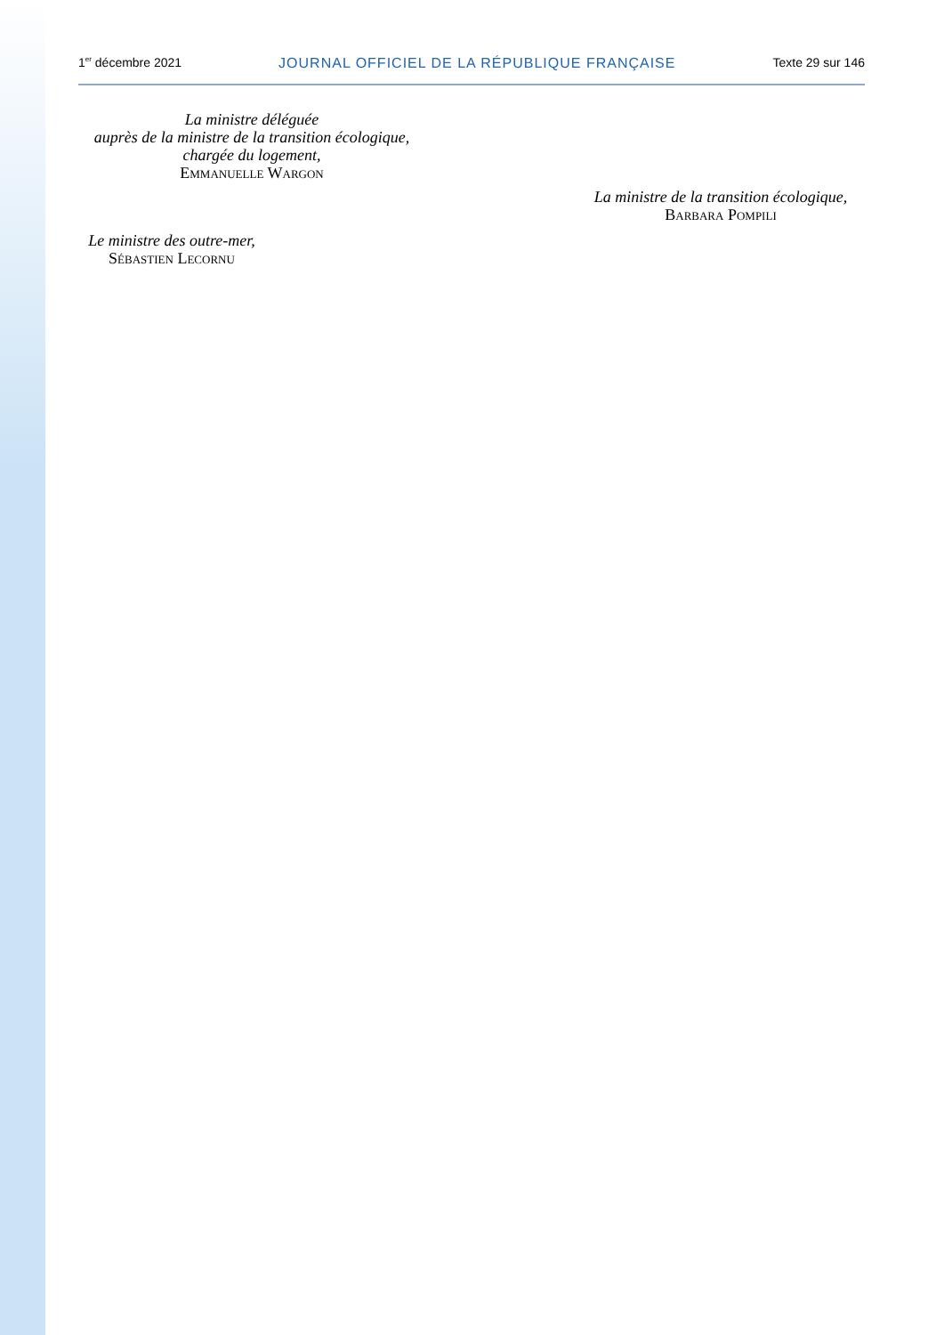1<sup>er</sup> décembre 2021 JOURNAL OFFICIEL DE LA RÉPUBLIQUE FRANÇAISE Texte 29 sur 146
La ministre déléguée
auprès de la ministre de la transition écologique,
chargée du logement,
Emmanuelle Wargon
La ministre de la transition écologique,
Barbara Pompili
Le ministre des outre-mer,
Sébastien Lecornu